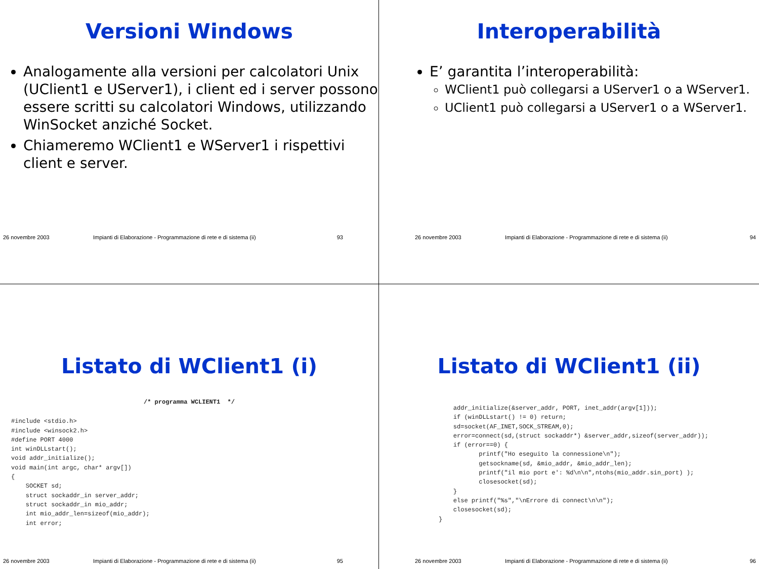Versioni Windows
Analogamente alla versioni per calcolatori Unix (UClient1 e UServer1), i client ed i server possono essere scritti su calcolatori Windows, utilizzando WinSocket anziché Socket.
Chiameremo WClient1 e WServer1 i rispettivi client e server.
26 novembre 2003 Impianti di Elaborazione - Programmazione di rete e di sistema (ii) 93
Interoperabilità
E’ garantita l’interoperabilità:
WClient1 può collegarsi a UServer1 o a WServer1.
UClient1 può collegarsi a UServer1 o a WServer1.
26 novembre 2003 Impianti di Elaborazione - Programmazione di rete e di sistema (ii) 94
Listato di WClient1 (i)
/* programma WCLIENT1  */
#include <stdio.h>
#include <winsock2.h>
#define PORT 4000
int winDLLstart();
void addr_initialize();
void main(int argc, char* argv[])
{
    SOCKET sd;
    struct sockaddr_in server_addr;
    struct sockaddr_in mio_addr;
    int mio_addr_len=sizeof(mio_addr);
    int error;
26 novembre 2003 Impianti di Elaborazione - Programmazione di rete e di sistema (ii) 95
Listato di WClient1 (ii)
    addr_initialize(&server_addr, PORT, inet_addr(argv[1]));
    if (winDLLstart() != 0) return;
    sd=socket(AF_INET,SOCK_STREAM,0);
    error=connect(sd,(struct sockaddr*) &server_addr,sizeof(server_addr));
    if (error==0) {
           printf("Ho eseguito la connessione\n");
           getsockname(sd, &mio_addr, &mio_addr_len);
           printf("il mio port e': %d\n\n",ntohs(mio_addr.sin_port) );
           closesocket(sd);
    }
    else printf("%s","\nErrore di connect\n\n");
    closesocket(sd);
}
26 novembre 2003 Impianti di Elaborazione - Programmazione di rete e di sistema (ii) 96